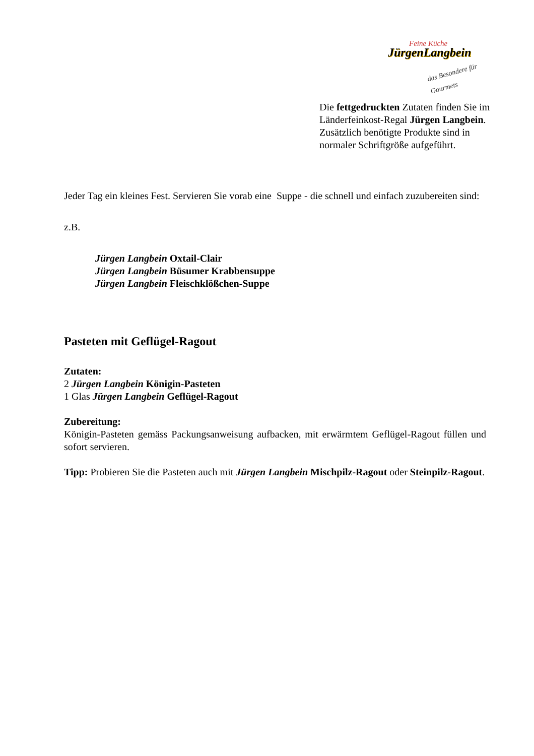Feine Küche
JürgenLangbein
das Besondere für Gourmets
Die fettgedruckten Zutaten finden Sie im Länderfeinkost-Regal Jürgen Langbein.
Zusätzlich benötigte Produkte sind in normaler Schriftgröße aufgeführt.
Jeder Tag ein kleines Fest. Servieren Sie vorab eine Suppe - die schnell und einfach zuzubereiten sind:
z.B.
Jürgen Langbein Oxtail-Clair
Jürgen Langbein Büsumer Krabbensuppe
Jürgen Langbein Fleischklößchen-Suppe
Pasteten mit Geflügel-Ragout
Zutaten:
2 Jürgen Langbein Königin-Pasteten
1 Glas Jürgen Langbein Geflügel-Ragout
Zubereitung:
Königin-Pasteten gemäss Packungsanweisung aufbacken, mit erwärmtem Geflügel-Ragout füllen und sofort servieren.
Tipp: Probieren Sie die Pasteten auch mit Jürgen Langbein Mischpilz-Ragout oder Steinpilz-Ragout.